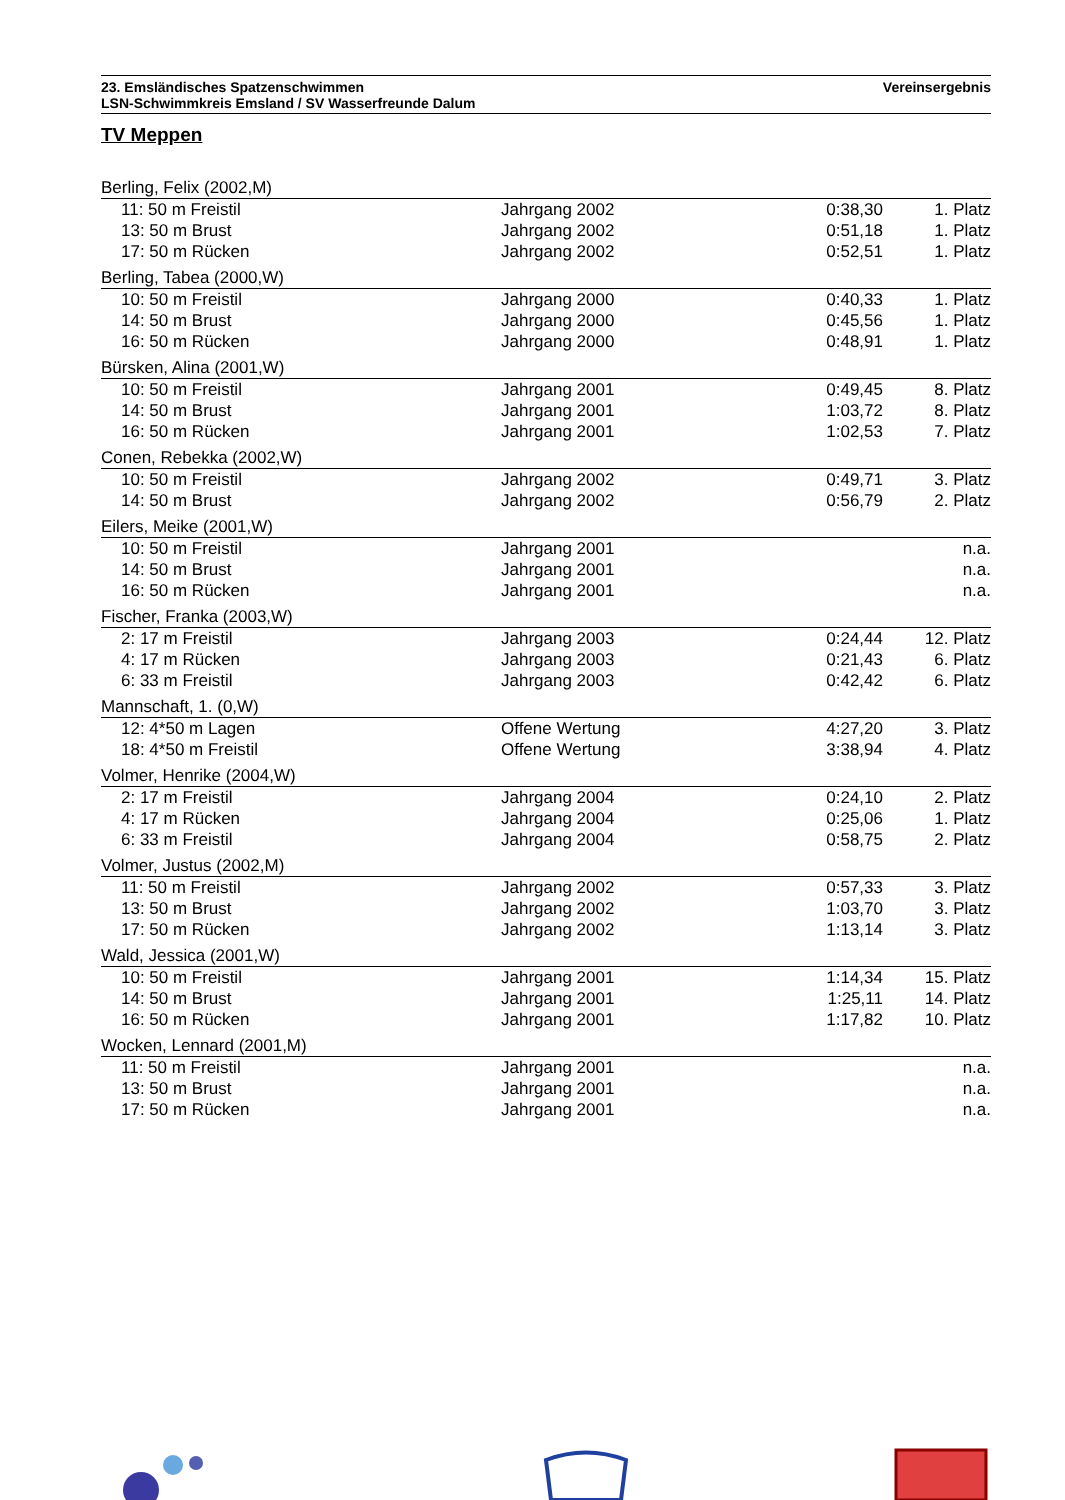23. Emsländisches Spatzenschwimmen
LSN-Schwimmkreis Emsland / SV Wasserfreunde Dalum
Vereinsergebnis
TV Meppen
| Berling, Felix (2002,M) | | | |
| 11: 50 m Freistil | Jahrgang 2002 | 0:38,30 | 1. Platz |
| 13: 50 m Brust | Jahrgang 2002 | 0:51,18 | 1. Platz |
| 17: 50 m Rücken | Jahrgang 2002 | 0:52,51 | 1. Platz |
| Berling, Tabea (2000,W) | | | |
| 10: 50 m Freistil | Jahrgang 2000 | 0:40,33 | 1. Platz |
| 14: 50 m Brust | Jahrgang 2000 | 0:45,56 | 1. Platz |
| 16: 50 m Rücken | Jahrgang 2000 | 0:48,91 | 1. Platz |
| Bürsken, Alina (2001,W) | | | |
| 10: 50 m Freistil | Jahrgang 2001 | 0:49,45 | 8. Platz |
| 14: 50 m Brust | Jahrgang 2001 | 1:03,72 | 8. Platz |
| 16: 50 m Rücken | Jahrgang 2001 | 1:02,53 | 7. Platz |
| Conen, Rebekka (2002,W) | | | |
| 10: 50 m Freistil | Jahrgang 2002 | 0:49,71 | 3. Platz |
| 14: 50 m Brust | Jahrgang 2002 | 0:56,79 | 2. Platz |
| Eilers, Meike (2001,W) | | | |
| 10: 50 m Freistil | Jahrgang 2001 | | n.a. |
| 14: 50 m Brust | Jahrgang 2001 | | n.a. |
| 16: 50 m Rücken | Jahrgang 2001 | | n.a. |
| Fischer, Franka (2003,W) | | | |
| 2: 17 m Freistil | Jahrgang 2003 | 0:24,44 | 12. Platz |
| 4: 17 m Rücken | Jahrgang 2003 | 0:21,43 | 6. Platz |
| 6: 33 m Freistil | Jahrgang 2003 | 0:42,42 | 6. Platz |
| Mannschaft, 1. (0,W) | | | |
| 12: 4*50 m Lagen | Offene Wertung | 4:27,20 | 3. Platz |
| 18: 4*50 m Freistil | Offene Wertung | 3:38,94 | 4. Platz |
| Volmer, Henrike (2004,W) | | | |
| 2: 17 m Freistil | Jahrgang 2004 | 0:24,10 | 2. Platz |
| 4: 17 m Rücken | Jahrgang 2004 | 0:25,06 | 1. Platz |
| 6: 33 m Freistil | Jahrgang 2004 | 0:58,75 | 2. Platz |
| Volmer, Justus (2002,M) | | | |
| 11: 50 m Freistil | Jahrgang 2002 | 0:57,33 | 3. Platz |
| 13: 50 m Brust | Jahrgang 2002 | 1:03,70 | 3. Platz |
| 17: 50 m Rücken | Jahrgang 2002 | 1:13,14 | 3. Platz |
| Wald, Jessica (2001,W) | | | |
| 10: 50 m Freistil | Jahrgang 2001 | 1:14,34 | 15. Platz |
| 14: 50 m Brust | Jahrgang 2001 | 1:25,11 | 14. Platz |
| 16: 50 m Rücken | Jahrgang 2001 | 1:17,82 | 10. Platz |
| Wocken, Lennard (2001,M) | | | |
| 11: 50 m Freistil | Jahrgang 2001 | | n.a. |
| 13: 50 m Brust | Jahrgang 2001 | | n.a. |
| 17: 50 m Rücken | Jahrgang 2001 | | n.a. |